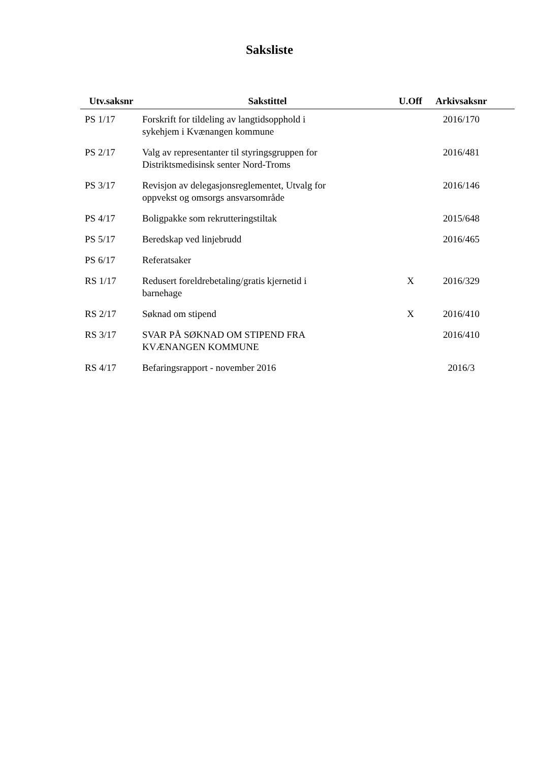Saksliste
| Utv.saksnr | Sakstittel | U.Off | Arkivsaksnr |
| --- | --- | --- | --- |
| PS 1/17 | Forskrift for tildeling av langtidsopphold i sykehjem i Kvænangen kommune | | 2016/170 |
| PS 2/17 | Valg av representanter til styringsgruppen for Distriktsmedisinsk senter Nord-Troms | | 2016/481 |
| PS 3/17 | Revisjon av delegasjonsreglementet, Utvalg for oppvekst og omsorgs ansvarsområde | | 2016/146 |
| PS 4/17 | Boligpakke som rekrutteringstiltak | | 2015/648 |
| PS 5/17 | Beredskap ved linjebrudd | | 2016/465 |
| PS 6/17 | Referatsaker | | |
| RS 1/17 | Redusert foreldrebetaling/gratis kjernetid i barnehage | X | 2016/329 |
| RS 2/17 | Søknad om stipend | X | 2016/410 |
| RS 3/17 | SVAR PÅ SØKNAD OM STIPEND FRA KVÆNANGEN KOMMUNE | | 2016/410 |
| RS 4/17 | Befaringsrapport - november 2016 | | 2016/3 |